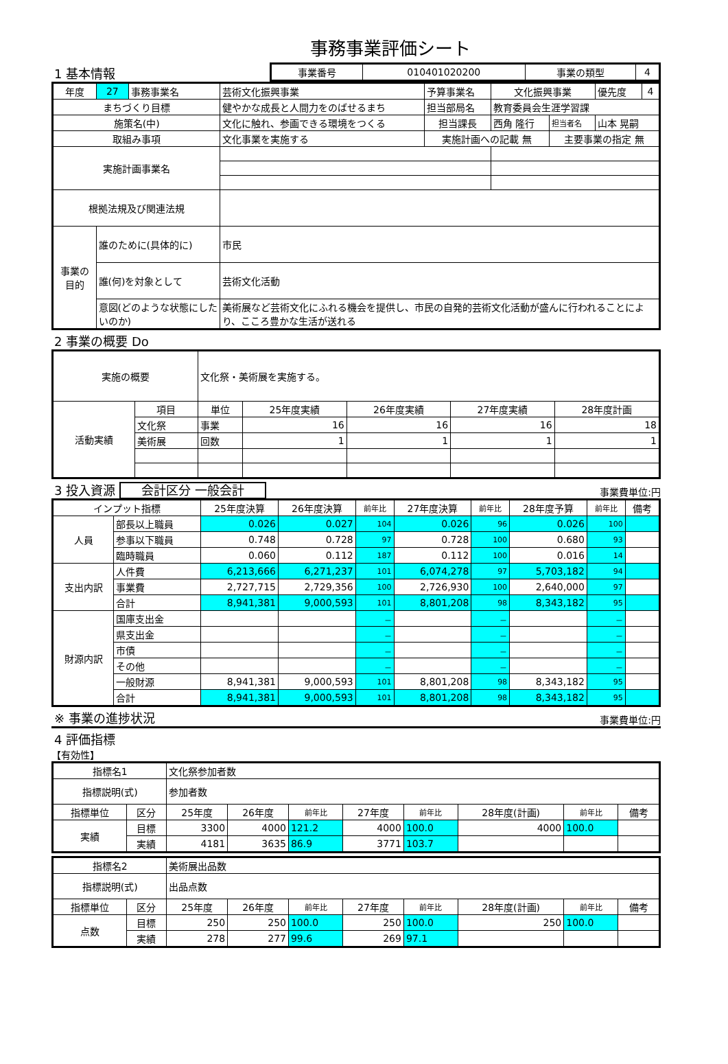事務事業評価シート
1 基本情報
| 事業番号 | 010401020200 | 事業の類型 | 4 |
| 年度 | 27 | 事務事業名 | 芸術文化振興事業 | 予算事業名 | 文化振興事業 | | 優先度 | 4 |
| まちづくり目標 | | | 健やかな成長と人間力をのばせるまち | 担当部局名 | 教育委員会生涯学習課 | | | |
| 施策名(中) | | | 文化に触れ、参画できる環境をつくる | 担当課長 | 西角 隆行 | 担当者名 | 山本 晃嗣 | |
| 取組み事項 | | | 文化事業を実施する | 実施計画への記載 無 | | 主要事業の指定 無 | | |
| 実施計画事業名 | | | | | | | | |
| 根拠法規及び関連法規 | | | | | | | | |
| 事業の目的 | 誰のために(具体的に) | | 市民 | | | | | |
| | 誰(何)を対象として | | 芸術文化活動 | | | | | |
| | 意図(どのような状態にしたいのか) | | 美術展など芸術文化にふれる機会を提供し、市民の自発的芸術文化活動が盛んに行われることにより、こころ豊かな生活が送れる | | | | | |
2 事業の概要 Do
| 実施の概要 | | 文化祭・美術展を実施する。 | | | | |
| 活動実績 | 項目 | 単位 | 25年度実績 | 26年度実績 | 27年度実績 | 28年度計画 |
| | 文化祭 | 事業 | 16 | 16 | 16 | 18 |
| | 美術展 | 回数 | 1 | 1 | 1 | 1 |
3 投入資源 会計区分 一般会計
事業費単位:円
| インプット指標 | | 25年度決算 | 26年度決算 | 前年比 | 27年度決算 | 前年比 | 28年度予算 | 前年比 | 備考 |
| 人員 | 部長以上職員 | 0.026 | 0.027 | 104 | 0.026 | 96 | 0.026 | 100 | |
| | 参事以下職員 | 0.748 | 0.728 | 97 | 0.728 | 100 | 0.680 | 93 | |
| | 臨時職員 | 0.060 | 0.112 | 187 | 0.112 | 100 | 0.016 | 14 | |
| 支出内訳 | 人件費 | 6,213,666 | 6,271,237 | 101 | 6,074,278 | 97 | 5,703,182 | 94 | |
| | 事業費 | 2,727,715 | 2,729,356 | 100 | 2,726,930 | 100 | 2,640,000 | 97 | |
| | 合計 | 8,941,381 | 9,000,593 | 101 | 8,801,208 | 98 | 8,343,182 | 95 | |
| 財源内訳 | 国庫支出金 | | | － | | － | | － | |
| | 県支出金 | | | － | | － | | － | |
| | 市債 | | | － | | － | | － | |
| | その他 | | | － | | － | | － | |
| | 一般財源 | 8,941,381 | 9,000,593 | 101 | 8,801,208 | 98 | 8,343,182 | 95 | |
| | 合計 | 8,941,381 | 9,000,593 | 101 | 8,801,208 | 98 | 8,343,182 | 95 | |
※ 事業の進捗状況
事業費単位:円
4 評価指標
【有効性】
| 指標名1 | | 文化祭参加者数 | | | | | | | |
| 指標説明(式) | | 参加者数 | | | | | | | |
| 指標単位 | 区分 | 25年度 | 26年度 | 前年比 | 27年度 | 前年比 | 28年度(計画) | 前年比 | 備考 |
| 実績 | 目標 | 3300 | 4000 | 121.2 | 4000 | 100.0 | 4000 | 100.0 | |
| | 実績 | 4181 | 3635 | 86.9 | 3771 | 103.7 | | | |
| 指標名2 | | 美術展出品数 | | | | | | | |
| 指標説明(式) | | 出品点数 | | | | | | | |
| 指標単位 | 区分 | 25年度 | 26年度 | 前年比 | 27年度 | 前年比 | 28年度(計画) | 前年比 | 備考 |
| 点数 | 目標 | 250 | 250 | 100.0 | 250 | 100.0 | 250 | 100.0 | |
| | 実績 | 278 | 277 | 99.6 | 269 | 97.1 | | | |